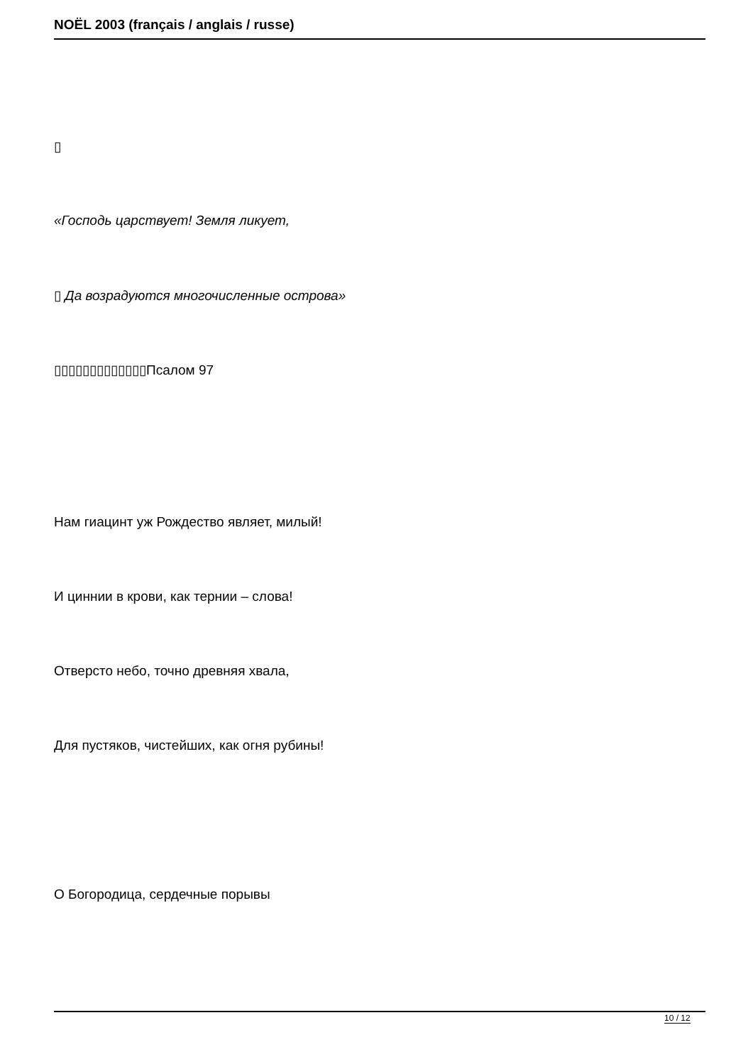NOËL 2003 (français / anglais / russe)
▯
«Господь царствует! Земля ликует,
▯ Да возрадуются многочисленные острова»
▯▯▯▯▯▯▯▯▯▯▯▯▯Псалом 97
Нам гиацинт уж Рождество являет, милый!
И циннии в крови, как тернии – слова!
Отверсто небо, точно древняя хвала,
Для пустяков, чистейших, как огня рубины!
О Богородица, сердечные порывы
10 / 12